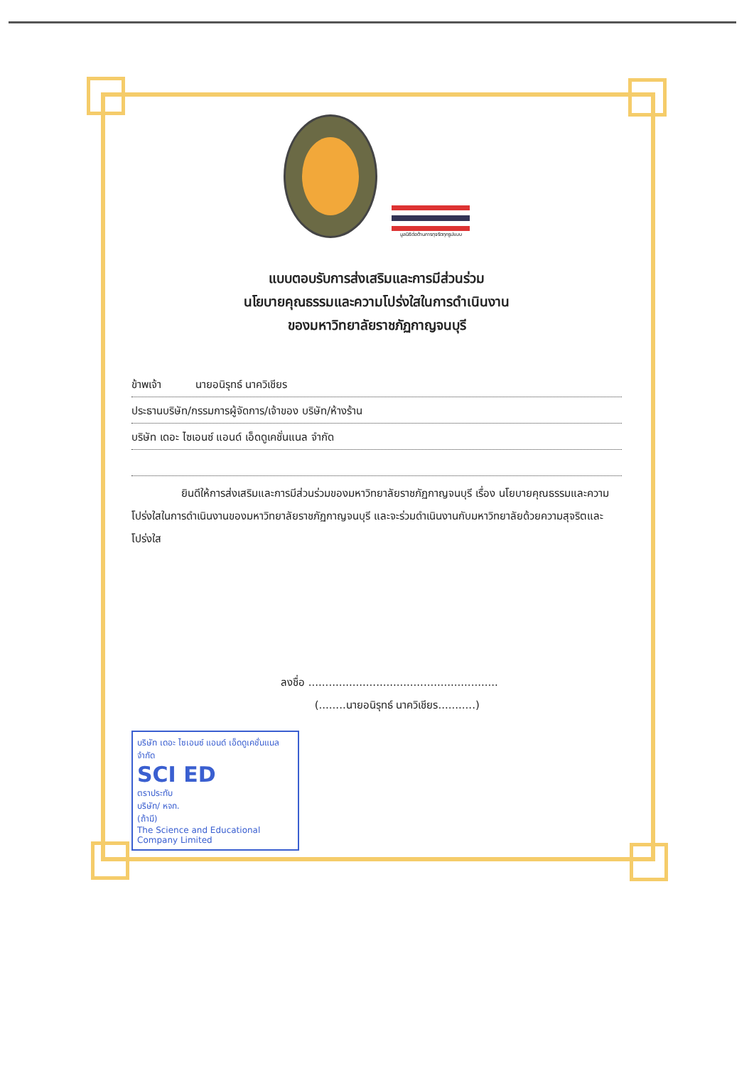มูลนิธิต่อต้านการทุจริตทุกรูปแบบ
แบบตอบรับการส่งเสริมและการมีส่วนร่วม
นโยบายคุณธรรมและความโปร่งใสในการดำเนินงาน
ของมหาวิทยาลัยราชภัฏกาญจนบุรี
ข้าพเจ้า นายอนิรุทธ์ นาควิเชียร
ประธานบริษัท/กรรมการผู้จัดการ/เจ้าของ บริษัท/ห้างร้าน
บริษัท เดอะ ไซเอนซ์ แอนด์ เอ็ดดูเคชั่นแนล จำกัด
ยินดีให้การส่งเสริมและการมีส่วนร่วมของมหาวิทยาลัยราชภัฏกาญจนบุรี เรื่อง นโยบายคุณธรรมและความโปร่งใสในการดำเนินงานของมหาวิทยาลัยราชภัฏกาญจนบุรี และจะร่วมดำเนินงานกับมหาวิทยาลัยด้วยความสุจริตและโปร่งใส
ลงชื่อ ........................................................
(........นายอนิรุทธ์ นาควิเชียร...........)
บริษัท เดอะ ไซเอนซ์ แอนด์ เอ็ดดูเคชั่นแนล จำกัด
SCI ED
ตราประทับ
บริษัท/ หจก.
(ถ้ามี)
The Science and Educational Company Limited